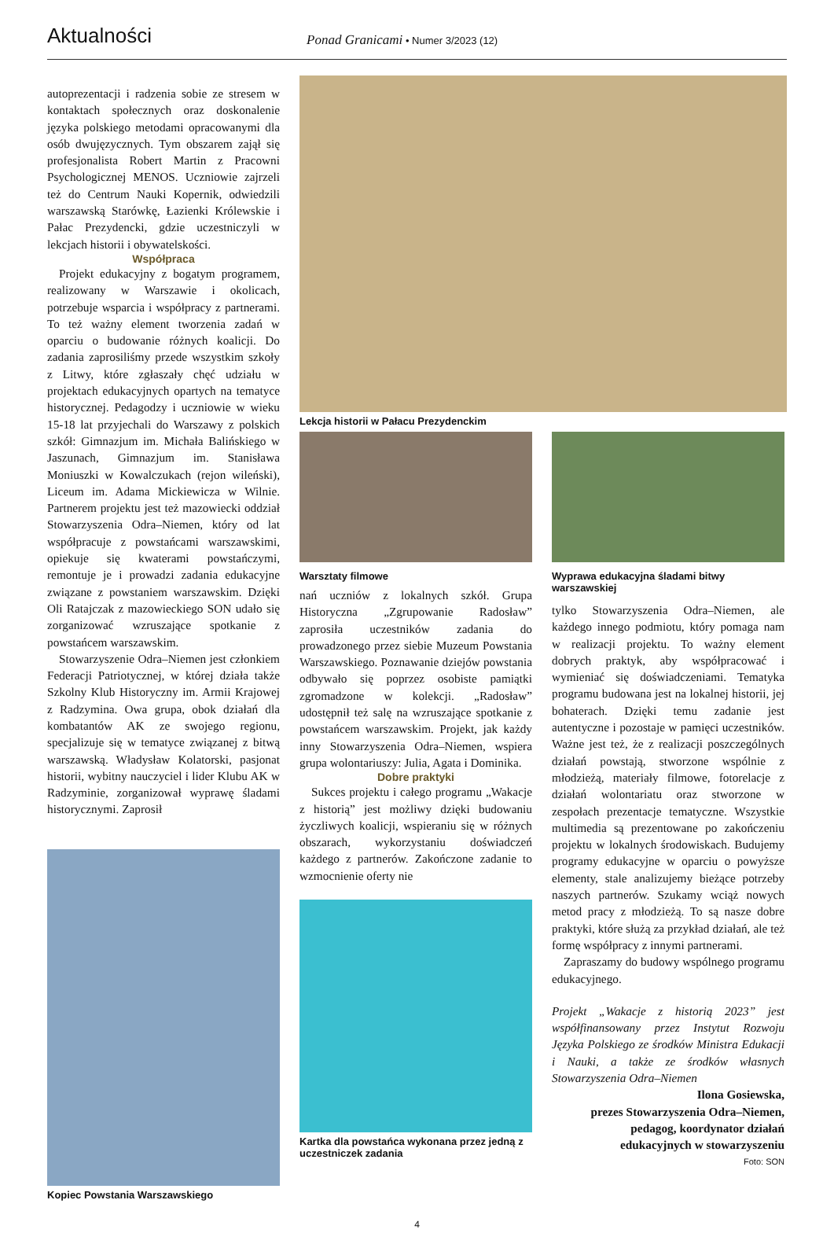Aktualności
Ponad Granicami • Numer 3/2023 (12)
autoprezentacji i radzenia sobie ze stresem w kontaktach społecznych oraz doskonalenie języka polskiego metodami opracowanymi dla osób dwujęzycznych. Tym obszarem zajął się profesjonalista Robert Martin z Pracowni Psychologicznej MENOS. Uczniowie zajrzeli też do Centrum Nauki Kopernik, odwiedzili warszawską Starówkę, Łazienki Królewskie i Pałac Prezydencki, gdzie uczestniczyli w lekcjach historii i obywatelskości.
Współpraca
Projekt edukacyjny z bogatym programem, realizowany w Warszawie i okolicach, potrzebuje wsparcia i współpracy z partnerami. To też ważny element tworzenia zadań w oparciu o budowanie różnych koalicji. Do zadania zaprosiliśmy przede wszystkim szkoły z Litwy, które zgłaszały chęć udziału w projektach edukacyjnych opartych na tematyce historycznej. Pedagodzy i uczniowie w wieku 15-18 lat przyjechali do Warszawy z polskich szkół: Gimnazjum im. Michała Balińskiego w Jaszunach, Gimnazjum im. Stanisława Moniuszki w Kowalczukach (rejon wileński), Liceum im. Adama Mickiewicza w Wilnie. Partnerem projektu jest też mazowiecki oddział Stowarzyszenia Odra–Niemen, który od lat współpracuje z powstańcami warszawskimi, opiekuje się kwaterami powstańczymi, remontuje je i prowadzi zadania edukacyjne związane z powstaniem warszawskim. Dzięki Oli Ratajczak z mazowieckiego SON udało się zorganizować wzruszające spotkanie z powstańcem warszawskim.
Stowarzyszenie Odra–Niemen jest członkiem Federacji Patriotycznej, w której działa także Szkolny Klub Historyczny im. Armii Krajowej z Radzymina. Owa grupa, obok działań dla kombatantów AK ze swojego regionu, specjalizuje się w tematyce związanej z bitwą warszawską. Władysław Kolatorski, pasjonat historii, wybitny nauczyciel i lider Klubu AK w Radzyminie, zorganizował wyprawę śladami historycznymi. Zaprosił
Kopiec Powstania Warszawskiego
Lekcja historii w Pałacu Prezydenckim
Warsztaty filmowe
nań uczniów z lokalnych szkół. Grupa Historyczna „Zgrupowanie Radosław” zaprosiła uczestników zadania do prowadzonego przez siebie Muzeum Powstania Warszawskiego. Poznawanie dziejów powstania odbywało się poprzez osobiste pamiątki zgromadzone w kolekcji. „Radosław” udostępnił też salę na wzruszające spotkanie z powstańcem warszawskim. Projekt, jak każdy inny Stowarzyszenia Odra–Niemen, wspiera grupa wolontariuszy: Julia, Agata i Dominika.
Dobre praktyki
Sukces projektu i całego programu „Wakacje z historią” jest możliwy dzięki budowaniu życzliwych koalicji, wspieraniu się w różnych obszarach, wykorzystaniu doświadczeń każdego z partnerów. Zakończone zadanie to wzmocnienie oferty nie
Kartka dla powstańca wykonana przez jedną z uczestniczek zadania
Wyprawa edukacyjna śladami bitwy warszawskiej
tylko Stowarzyszenia Odra–Niemen, ale każdego innego podmiotu, który pomaga nam w realizacji projektu. To ważny element dobrych praktyk, aby współpracować i wymieniać się doświadczeniami. Tematyka programu budowana jest na lokalnej historii, jej bohaterach. Dzięki temu zadanie jest autentyczne i pozostaje w pamięci uczestników. Ważne jest też, że z realizacji poszczególnych działań powstają, stworzone wspólnie z młodzieżą, materiały filmowe, fotorelacje z działań wolontariatu oraz stworzone w zespołach prezentacje tematyczne. Wszystkie multimedia są prezentowane po zakończeniu projektu w lokalnych środowiskach. Budujemy programy edukacyjne w oparciu o powyższe elementy, stale analizujemy bieżące potrzeby naszych partnerów. Szukamy wciąż nowych metod pracy z młodzieżą. To są nasze dobre praktyki, które służą za przykład działań, ale też formę współpracy z innymi partnerami.
Zapraszamy do budowy wspólnego programu edukacyjnego.
Projekt „Wakacje z historią 2023” jest współfinansowany przez Instytut Rozwoju Języka Polskiego ze środków Ministra Edukacji i Nauki, a także ze środków własnych Stowarzyszenia Odra–Niemen
Ilona Gosiewska,
prezes Stowarzyszenia Odra–Niemen,
pedagog, koordynator działań
edukacyjnych w stowarzyszeniu
Foto: SON
4